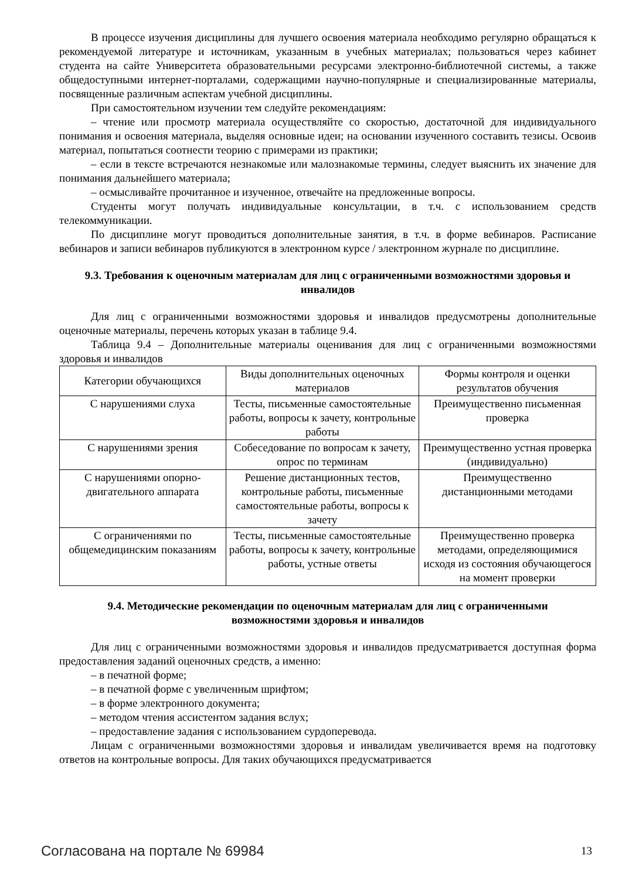В процессе изучения дисциплины для лучшего освоения материала необходимо регулярно обращаться к рекомендуемой литературе и источникам, указанным в учебных материалах; пользоваться через кабинет студента на сайте Университета образовательными ресурсами электронно-библиотечной системы, а также общедоступными интернет-порталами, содержащими научно-популярные и специализированные материалы, посвященные различным аспектам учебной дисциплины.
При самостоятельном изучении тем следуйте рекомендациям:
– чтение или просмотр материала осуществляйте со скоростью, достаточной для индивидуального понимания и освоения материала, выделяя основные идеи; на основании изученного составить тезисы. Освоив материал, попытаться соотнести теорию с примерами из практики;
– если в тексте встречаются незнакомые или малознакомые термины, следует выяснить их значение для понимания дальнейшего материала;
– осмысливайте прочитанное и изученное, отвечайте на предложенные вопросы.
Студенты могут получать индивидуальные консультации, в т.ч. с использованием средств телекоммуникации.
По дисциплине могут проводиться дополнительные занятия, в т.ч. в форме вебинаров. Расписание вебинаров и записи вебинаров публикуются в электронном курсе / электронном журнале по дисциплине.
9.3. Требования к оценочным материалам для лиц с ограниченными возможностями здоровья и инвалидов
Для лиц с ограниченными возможностями здоровья и инвалидов предусмотрены дополнительные оценочные материалы, перечень которых указан в таблице 9.4.
Таблица 9.4 – Дополнительные материалы оценивания для лиц с ограниченными возможностями здоровья и инвалидов
| Категории обучающихся | Виды дополнительных оценочных материалов | Формы контроля и оценки результатов обучения |
| --- | --- | --- |
| С нарушениями слуха | Тесты, письменные самостоятельные работы, вопросы к зачету, контрольные работы | Преимущественно письменная проверка |
| С нарушениями зрения | Собеседование по вопросам к зачету, опрос по терминам | Преимущественно устная проверка (индивидуально) |
| С нарушениями опорно-двигательного аппарата | Решение дистанционных тестов, контрольные работы, письменные самостоятельные работы, вопросы к зачету | Преимущественно дистанционными методами |
| С ограничениями по общемедицинским показаниям | Тесты, письменные самостоятельные работы, вопросы к зачету, контрольные работы, устные ответы | Преимущественно проверка методами, определяющимися исходя из состояния обучающегося на момент проверки |
9.4. Методические рекомендации по оценочным материалам для лиц с ограниченными возможностями здоровья и инвалидов
Для лиц с ограниченными возможностями здоровья и инвалидов предусматривается доступная форма предоставления заданий оценочных средств, а именно:
– в печатной форме;
– в печатной форме с увеличенным шрифтом;
– в форме электронного документа;
– методом чтения ассистентом задания вслух;
– предоставление задания с использованием сурдоперевода.
Лицам с ограниченными возможностями здоровья и инвалидам увеличивается время на подготовку ответов на контрольные вопросы. Для таких обучающихся предусматривается
Согласована на портале № 69984 13